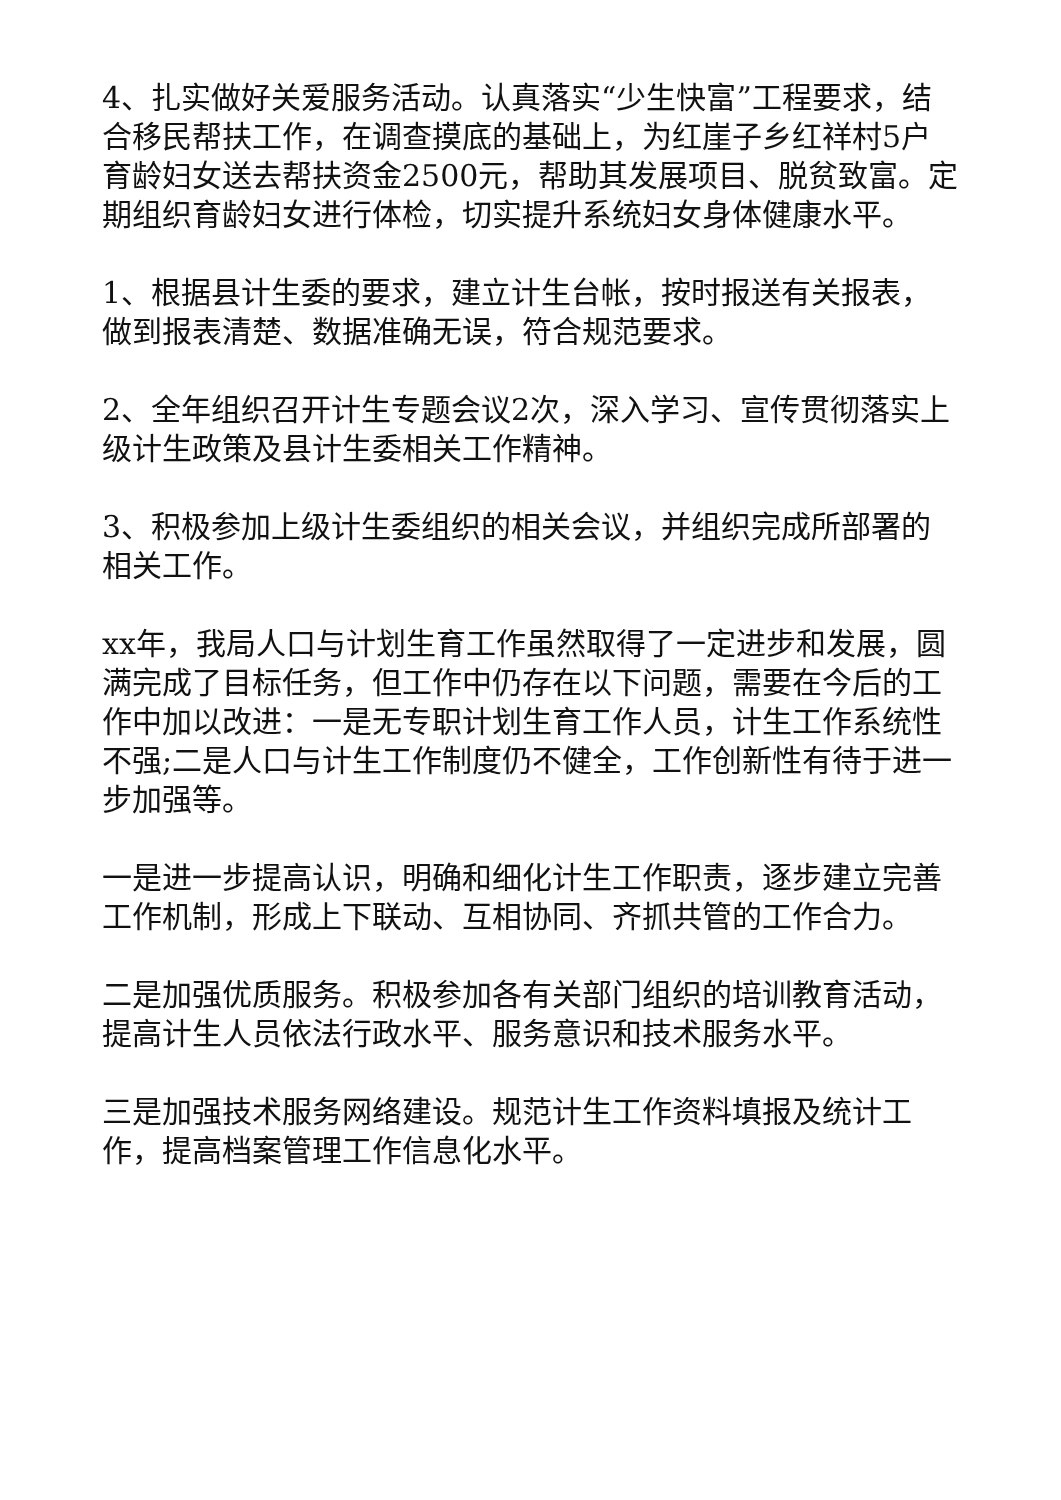4、扎实做好关爱服务活动。认真落实“少生快富”工程要求，结合移民帮扶工作，在调查摸底的基础上，为红崖子乡红祥村5户育龄妇女送去帮扶资金2500元，帮助其发展项目、脱贫致富。定期组织育龄妇女进行体检，切实提升系统妇女身体健康水平。
1、根据县计生委的要求，建立计生台帐，按时报送有关报表，做到报表清楚、数据准确无误，符合规范要求。
2、全年组织召开计生专题会议2次，深入学习、宣传贯彻落实上级计生政策及县计生委相关工作精神。
3、积极参加上级计生委组织的相关会议，并组织完成所部署的相关工作。
xx年，我局人口与计划生育工作虽然取得了一定进步和发展，圆满完成了目标任务，但工作中仍存在以下问题，需要在今后的工作中加以改进：一是无专职计划生育工作人员，计生工作系统性不强;二是人口与计生工作制度仍不健全，工作创新性有待于进一步加强等。
一是进一步提高认识，明确和细化计生工作职责，逐步建立完善工作机制，形成上下联动、互相协同、齐抓共管的工作合力。
二是加强优质服务。积极参加各有关部门组织的培训教育活动，提高计生人员依法行政水平、服务意识和技术服务水平。
三是加强技术服务网络建设。规范计生工作资料填报及统计工作，提高档案管理工作信息化水平。